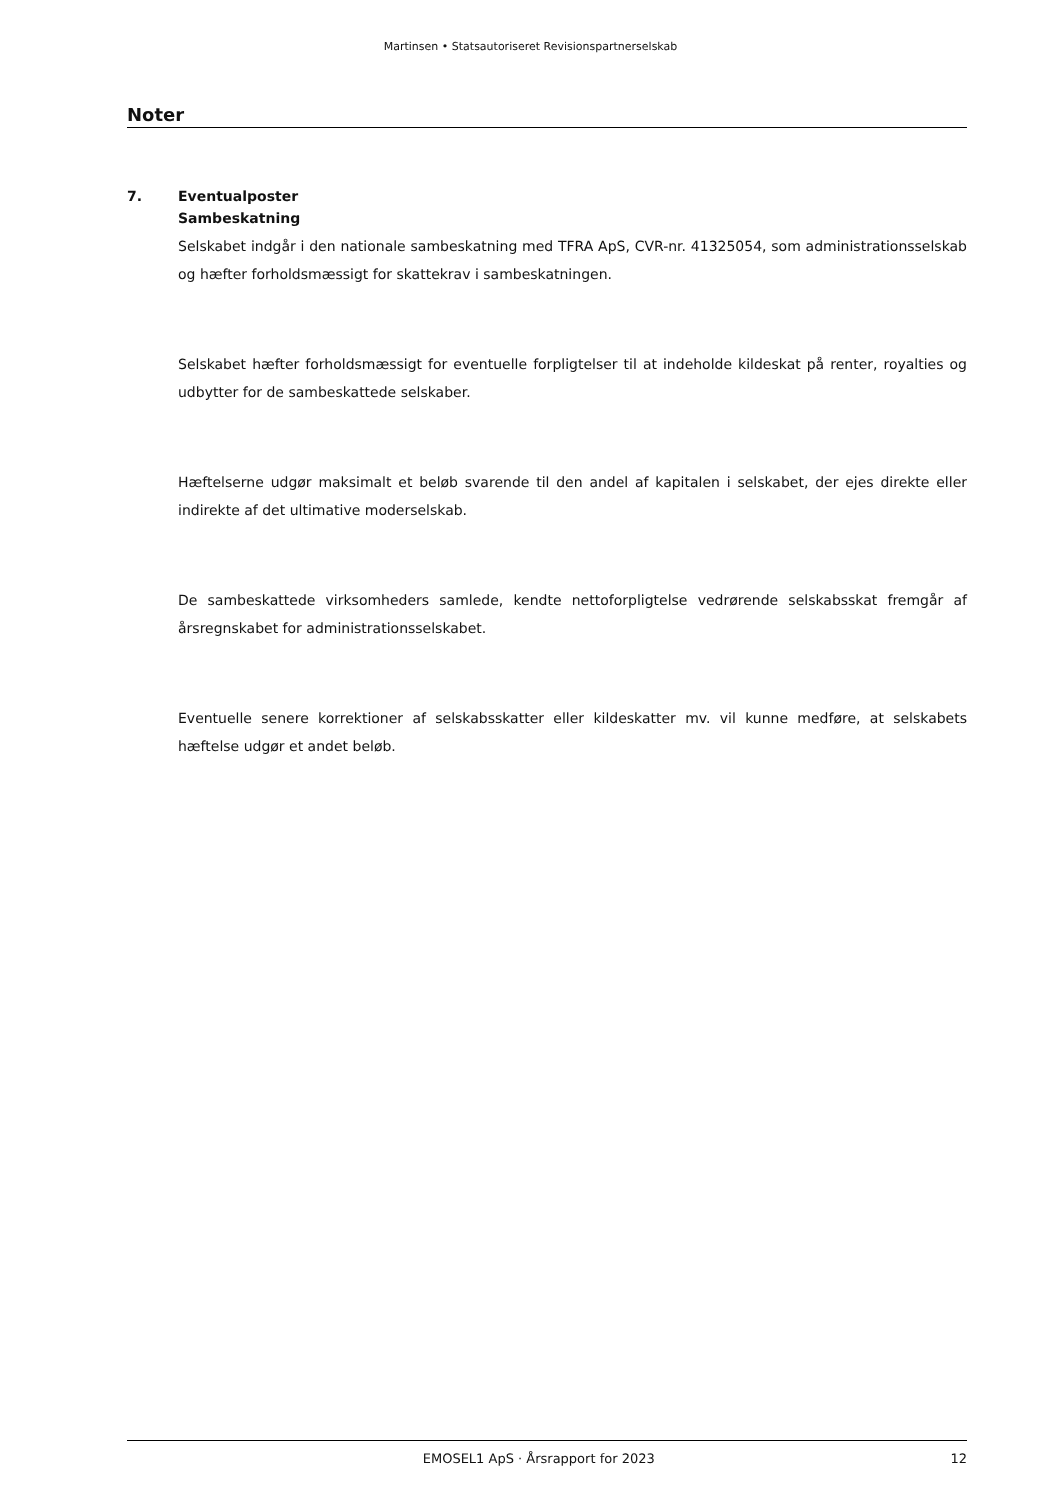Martinsen • Statsautoriseret Revisionspartnerselskab
Noter
7. Eventualposter
Sambeskatning
Selskabet indgår i den nationale sambeskatning med TFRA ApS, CVR-nr. 41325054, som administrationsselskab og hæfter forholdsmæssigt for skattekrav i sambeskatningen.
Selskabet hæfter forholdsmæssigt for eventuelle forpligtelser til at indeholde kildeskat på renter, royalties og udbytter for de sambeskattede selskaber.
Hæftelserne udgør maksimalt et beløb svarende til den andel af kapitalen i selskabet, der ejes direkte eller indirekte af det ultimative moderselskab.
De sambeskattede virksomheders samlede, kendte nettoforpligtelse vedrørende selskabsskat fremgår af årsregnskabet for administrationsselskabet.
Eventuelle senere korrektioner af selskabsskatter eller kildeskatter mv. vil kunne medføre, at selskabets hæftelse udgør et andet beløb.
EMOSEL1 ApS · Årsrapport for 2023 12